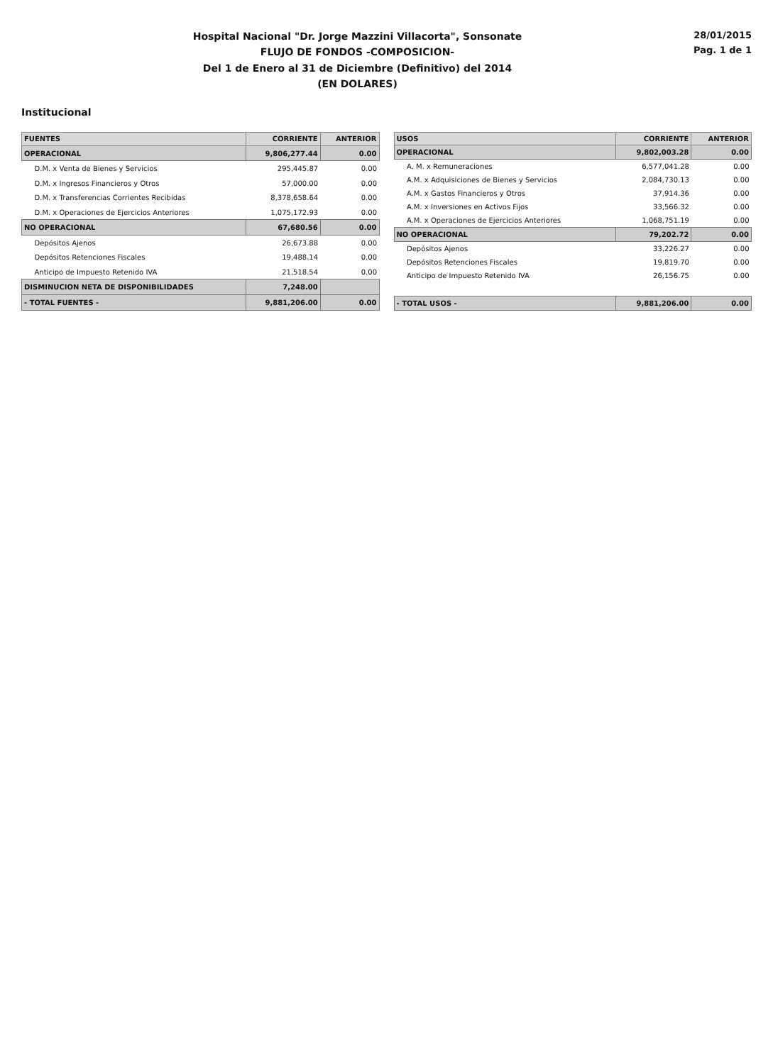Hospital Nacional "Dr. Jorge Mazzini Villacorta", Sonsonate
FLUJO DE FONDOS -COMPOSICION-
Del 1 de Enero al 31 de Diciembre (Definitivo) del 2014
(EN DOLARES)
28/01/2015
Pag. 1 de 1
Institucional
| FUENTES | CORRIENTE | ANTERIOR |
| --- | --- | --- |
| OPERACIONAL | 9,806,277.44 | 0.00 |
| D.M. x Venta de Bienes y Servicios | 295,445.87 | 0.00 |
| D.M. x Ingresos Financieros y Otros | 57,000.00 | 0.00 |
| D.M. x Transferencias Corrientes Recibidas | 8,378,658.64 | 0.00 |
| D.M. x Operaciones de Ejercicios Anteriores | 1,075,172.93 | 0.00 |
| NO OPERACIONAL | 67,680.56 | 0.00 |
| Depósitos Ajenos | 26,673.88 | 0.00 |
| Depósitos Retenciones Fiscales | 19,488.14 | 0.00 |
| Anticipo de Impuesto Retenido IVA | 21,518.54 | 0.00 |
| DISMINUCION NETA DE DISPONIBILIDADES | 7,248.00 | |
| - TOTAL FUENTES - | 9,881,206.00 | 0.00 |
| USOS | CORRIENTE | ANTERIOR |
| --- | --- | --- |
| OPERACIONAL | 9,802,003.28 | 0.00 |
| A. M. x Remuneraciones | 6,577,041.28 | 0.00 |
| A.M. x Adquisiciones de Bienes y Servicios | 2,084,730.13 | 0.00 |
| A.M. x Gastos Financieros y Otros | 37,914.36 | 0.00 |
| A.M. x Inversiones en Activos Fijos | 33,566.32 | 0.00 |
| A.M. x Operaciones de Ejercicios Anteriores | 1,068,751.19 | 0.00 |
| NO OPERACIONAL | 79,202.72 | 0.00 |
| Depósitos Ajenos | 33,226.27 | 0.00 |
| Depósitos Retenciones Fiscales | 19,819.70 | 0.00 |
| Anticipo de Impuesto Retenido IVA | 26,156.75 | 0.00 |
| - TOTAL USOS - | 9,881,206.00 | 0.00 |